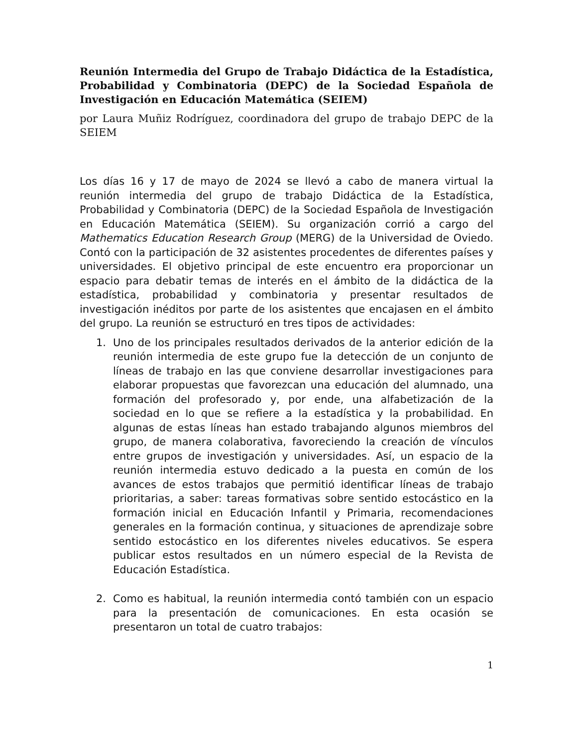Reunión Intermedia del Grupo de Trabajo Didáctica de la Estadística, Probabilidad y Combinatoria (DEPC) de la Sociedad Española de Investigación en Educación Matemática (SEIEM)
por Laura Muñiz Rodríguez, coordinadora del grupo de trabajo DEPC de la SEIEM
Los días 16 y 17 de mayo de 2024 se llevó a cabo de manera virtual la reunión intermedia del grupo de trabajo Didáctica de la Estadística, Probabilidad y Combinatoria (DEPC) de la Sociedad Española de Investigación en Educación Matemática (SEIEM). Su organización corrió a cargo del Mathematics Education Research Group (MERG) de la Universidad de Oviedo. Contó con la participación de 32 asistentes procedentes de diferentes países y universidades. El objetivo principal de este encuentro era proporcionar un espacio para debatir temas de interés en el ámbito de la didáctica de la estadística, probabilidad y combinatoria y presentar resultados de investigación inéditos por parte de los asistentes que encajasen en el ámbito del grupo. La reunión se estructuró en tres tipos de actividades:
1. Uno de los principales resultados derivados de la anterior edición de la reunión intermedia de este grupo fue la detección de un conjunto de líneas de trabajo en las que conviene desarrollar investigaciones para elaborar propuestas que favorezcan una educación del alumnado, una formación del profesorado y, por ende, una alfabetización de la sociedad en lo que se refiere a la estadística y la probabilidad. En algunas de estas líneas han estado trabajando algunos miembros del grupo, de manera colaborativa, favoreciendo la creación de vínculos entre grupos de investigación y universidades. Así, un espacio de la reunión intermedia estuvo dedicado a la puesta en común de los avances de estos trabajos que permitió identificar líneas de trabajo prioritarias, a saber: tareas formativas sobre sentido estocástico en la formación inicial en Educación Infantil y Primaria, recomendaciones generales en la formación continua, y situaciones de aprendizaje sobre sentido estocástico en los diferentes niveles educativos. Se espera publicar estos resultados en un número especial de la Revista de Educación Estadística.
2. Como es habitual, la reunión intermedia contó también con un espacio para la presentación de comunicaciones. En esta ocasión se presentaron un total de cuatro trabajos:
1